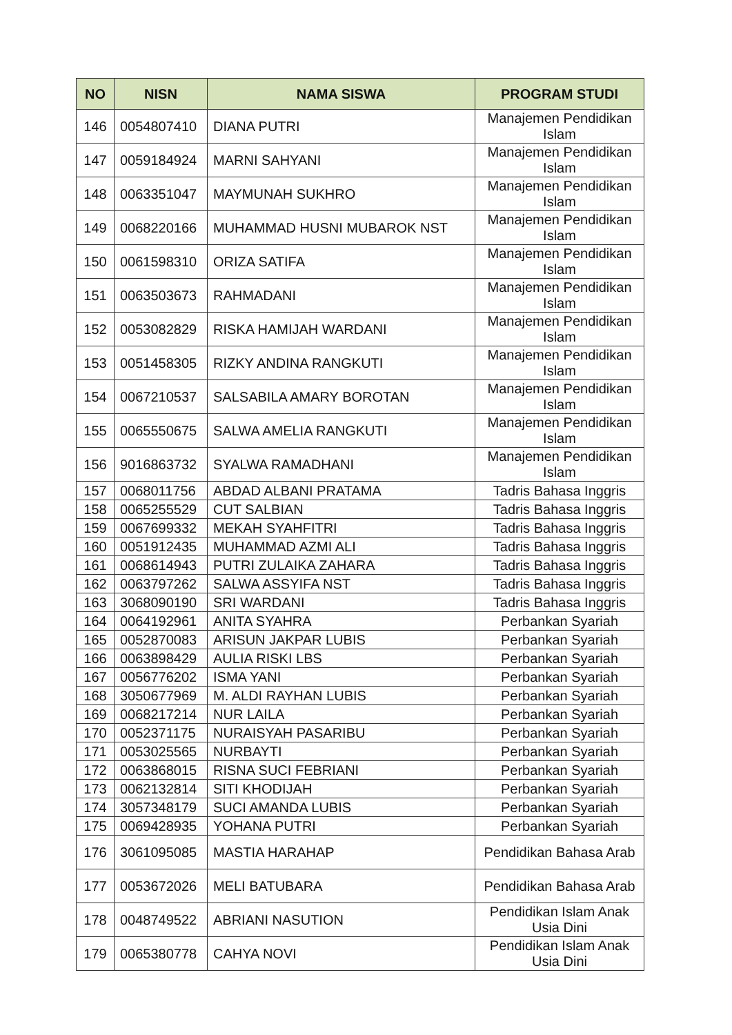| NO | NISN | NAMA SISWA | PROGRAM STUDI |
| --- | --- | --- | --- |
| 146 | 0054807410 | DIANA PUTRI | Manajemen Pendidikan Islam |
| 147 | 0059184924 | MARNI SAHYANI | Manajemen Pendidikan Islam |
| 148 | 0063351047 | MAYMUNAH SUKHRO | Manajemen Pendidikan Islam |
| 149 | 0068220166 | MUHAMMAD HUSNI MUBAROK NST | Manajemen Pendidikan Islam |
| 150 | 0061598310 | ORIZA SATIFA | Manajemen Pendidikan Islam |
| 151 | 0063503673 | RAHMADANI | Manajemen Pendidikan Islam |
| 152 | 0053082829 | RISKA HAMIJAH WARDANI | Manajemen Pendidikan Islam |
| 153 | 0051458305 | RIZKY ANDINA RANGKUTI | Manajemen Pendidikan Islam |
| 154 | 0067210537 | SALSABILA AMARY BOROTAN | Manajemen Pendidikan Islam |
| 155 | 0065550675 | SALWA AMELIA RANGKUTI | Manajemen Pendidikan Islam |
| 156 | 9016863732 | SYALWA RAMADHANI | Manajemen Pendidikan Islam |
| 157 | 0068011756 | ABDAD ALBANI PRATAMA | Tadris Bahasa Inggris |
| 158 | 0065255529 | CUT SALBIAN | Tadris Bahasa Inggris |
| 159 | 0067699332 | MEKAH SYAHFITRI | Tadris Bahasa Inggris |
| 160 | 0051912435 | MUHAMMAD AZMI ALI | Tadris Bahasa Inggris |
| 161 | 0068614943 | PUTRI ZULAIKA ZAHARA | Tadris Bahasa Inggris |
| 162 | 0063797262 | SALWA ASSYIFA NST | Tadris Bahasa Inggris |
| 163 | 3068090190 | SRI WARDANI | Tadris Bahasa Inggris |
| 164 | 0064192961 | ANITA SYAHRA | Perbankan Syariah |
| 165 | 0052870083 | ARISUN JAKPAR LUBIS | Perbankan Syariah |
| 166 | 0063898429 | AULIA RISKI LBS | Perbankan Syariah |
| 167 | 0056776202 | ISMA YANI | Perbankan Syariah |
| 168 | 3050677969 | M. ALDI RAYHAN LUBIS | Perbankan Syariah |
| 169 | 0068217214 | NUR LAILA | Perbankan Syariah |
| 170 | 0052371175 | NURAISYAH PASARIBU | Perbankan Syariah |
| 171 | 0053025565 | NURBAYTI | Perbankan Syariah |
| 172 | 0063868015 | RISNA SUCI FEBRIANI | Perbankan Syariah |
| 173 | 0062132814 | SITI KHODIJAH | Perbankan Syariah |
| 174 | 3057348179 | SUCI AMANDA LUBIS | Perbankan Syariah |
| 175 | 0069428935 | YOHANA PUTRI | Perbankan Syariah |
| 176 | 3061095085 | MASTIA HARAHAP | Pendidikan Bahasa Arab |
| 177 | 0053672026 | MELI BATUBARA | Pendidikan Bahasa Arab |
| 178 | 0048749522 | ABRIANI NASUTION | Pendidikan Islam Anak Usia Dini |
| 179 | 0065380778 | CAHYA NOVI | Pendidikan Islam Anak Usia Dini |